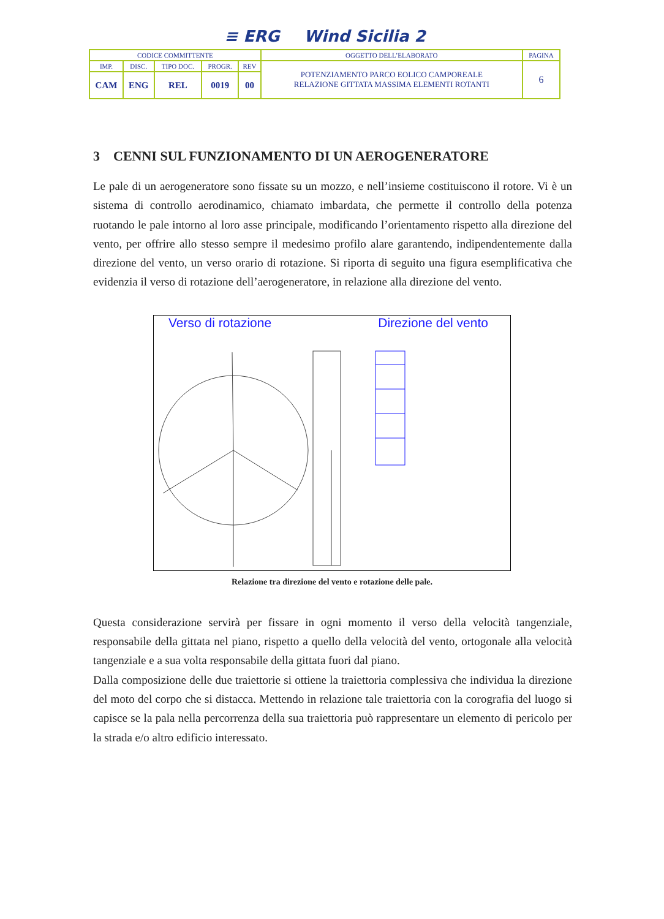≡ ERG Wind Sicilia 2
| CODICE COMMITTENTE | | | | | OGGETTO DELL’ELABORATO | PAGINA |
| IMP. | DISC. | TIPO DOC. | PROGR. | REV | POTENZIAMENTO PARCO EOLICO CAMPOREALE RELAZIONE GITTATA MASSIMA ELEMENTI ROTANTI | 6 |
| CAM | ENG | REL | 0019 | 00 | | |
3 CENNI SUL FUNZIONAMENTO DI UN AEROGENERATORE
Le pale di un aerogeneratore sono fissate su un mozzo, e nell’insieme costituiscono il rotore. Vi è un sistema di controllo aerodinamico, chiamato imbardata, che permette il controllo della potenza ruotando le pale intorno al loro asse principale, modificando l’orientamento rispetto alla direzione del vento, per offrire allo stesso sempre il medesimo profilo alare garantendo, indipendentemente dalla direzione del vento, un verso orario di rotazione. Si riporta di seguito una figura esemplificativa che evidenzia il verso di rotazione dell’aerogeneratore, in relazione alla direzione del vento.
Verso di rotazione Direzione del vento
Relazione tra direzione del vento e rotazione delle pale.
Questa considerazione servirà per fissare in ogni momento il verso della velocità tangenziale, responsabile della gittata nel piano, rispetto a quello della velocità del vento, ortogonale alla velocità tangenziale e a sua volta responsabile della gittata fuori dal piano.
Dalla composizione delle due traiettorie si ottiene la traiettoria complessiva che individua la direzione del moto del corpo che si distacca. Mettendo in relazione tale traiettoria con la corografia del luogo si capisce se la pala nella percorrenza della sua traiettoria può rappresentare un elemento di pericolo per la strada e/o altro edificio interessato.